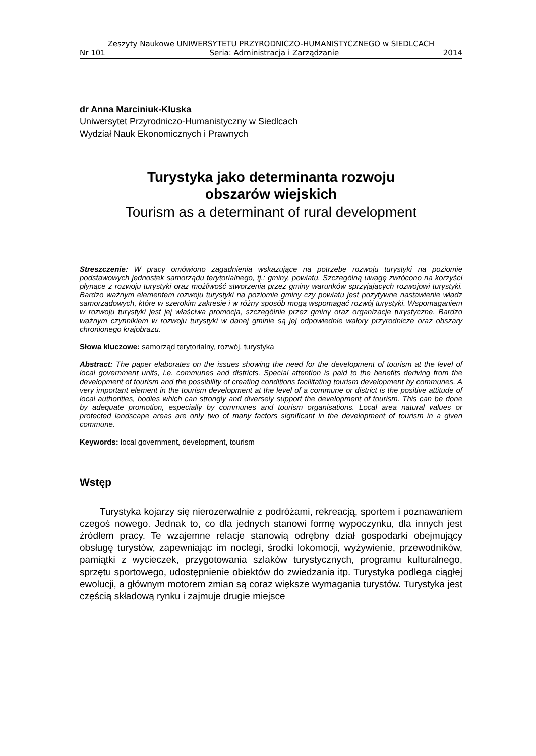Zeszyty Naukowe UNIWERSYTETU PRZYRODNICZO-HUMANISTYCZNEGO w SIEDLCACH
Nr 101 Seria: Administracja i Zarządzanie 2014
dr Anna Marciniuk-Kluska
Uniwersytet Przyrodniczo-Humanistyczny w Siedlcach
Wydział Nauk Ekonomicznych i Prawnych
Turystyka jako determinanta rozwoju
obszarów wiejskich
Tourism as a determinant of rural development
Streszczenie: W pracy omówiono zagadnienia wskazujące na potrzebę rozwoju turystyki na poziomie podstawowych jednostek samorządu terytorialnego, tj.: gminy, powiatu. Szczególną uwagę zwrócono na korzyści płynące z rozwoju turystyki oraz możliwość stworzenia przez gminy warunków sprzyjających rozwojowi turystyki. Bardzo ważnym elementem rozwoju turystyki na poziomie gminy czy powiatu jest pozytywne nastawienie władz samorządowych, które w szerokim zakresie i w różny sposób mogą wspomagać rozwój turystyki. Wspomaganiem w rozwoju turystyki jest jej właściwa promocja, szczególnie przez gminy oraz organizacje turystyczne. Bardzo ważnym czynnikiem w rozwoju turystyki w danej gminie są jej odpowiednie walory przyrodnicze oraz obszary chronionego krajobrazu.
Słowa kluczowe: samorząd terytorialny, rozwój, turystyka
Abstract: The paper elaborates on the issues showing the need for the development of tourism at the level of local government units, i.e. communes and districts. Special attention is paid to the benefits deriving from the development of tourism and the possibility of creating conditions facilitating tourism development by communes. A very important element in the tourism development at the level of a commune or district is the positive attitude of local authorities, bodies which can strongly and diversely support the development of tourism. This can be done by adequate promotion, especially by communes and tourism organisations. Local area natural values or protected landscape areas are only two of many factors significant in the development of tourism in a given commune.
Keywords: local government, development, tourism
Wstęp
Turystyka kojarzy się nierozerwalnie z podróżami, rekreacją, sportem i poznawaniem czegoś nowego. Jednak to, co dla jednych stanowi formę wypoczynku, dla innych jest źródłem pracy. Te wzajemne relacje stanowią odrębny dział gospodarki obejmujący obsługę turystów, zapewniając im noclegi, środki lokomocji, wyżywienie, przewodników, pamiątki z wycieczek, przygotowania szlaków turystycznych, programu kulturalnego, sprzętu sportowego, udostępnienie obiektów do zwiedzania itp. Turystyka podlega ciągłej ewolucji, a głównym motorem zmian są coraz większe wymagania turystów. Turystyka jest częścią składową rynku i zajmuje drugie miejsce